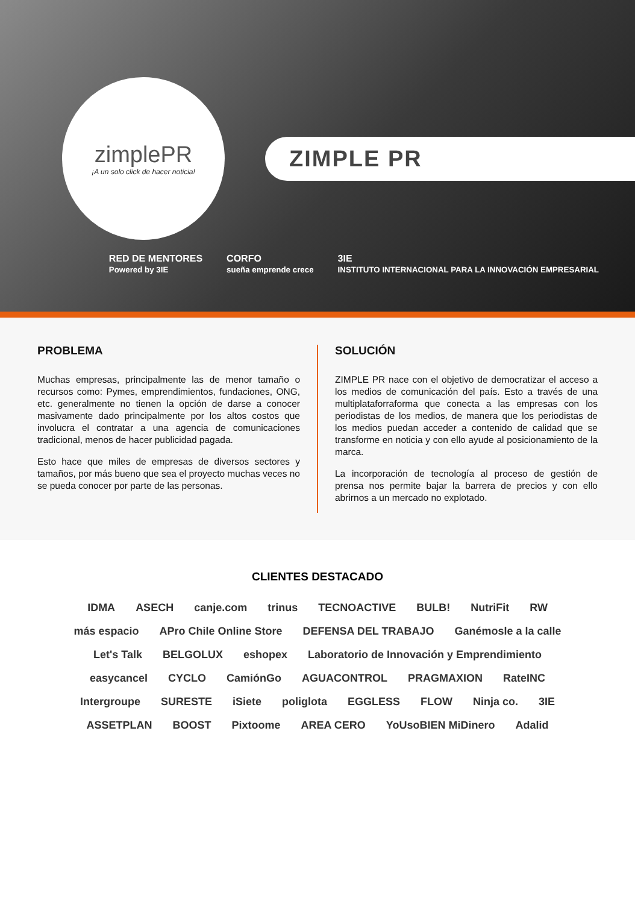zimplePR
¡A un solo click de hacer noticia!
ZIMPLE PR
RED DE MENTORES
Powered by 3IE CORFO
sueña emprende crece 3IE
INSTITUTO INTERNACIONAL PARA LA INNOVACIÓN EMPRESARIAL
PROBLEMA
Muchas empresas, principalmente las de menor tamaño o recursos como: Pymes, emprendimientos, fundaciones, ONG, etc. generalmente no tienen la opción de darse a conocer masivamente dado principalmente por los altos costos que involucra el contratar a una agencia de comunicaciones tradicional, menos de hacer publicidad pagada.
Esto hace que miles de empresas de diversos sectores y tamaños, por más bueno que sea el proyecto muchas veces no se pueda conocer por parte de las personas.
SOLUCIÓN
ZIMPLE PR nace con el objetivo de democratizar el acceso a los medios de comunicación del país. Esto a través de una multiplataforraforma que conecta a las empresas con los periodistas de los medios, de manera que los periodistas de los medios puedan acceder a contenido de calidad que se transforme en noticia y con ello ayude al posicionamiento de la marca.
La incorporación de tecnología al proceso de gestión de prensa nos permite bajar la barrera de precios y con ello abrirnos a un mercado no explotado.
CLIENTES DESTACADO
IDMA ASECH canje.com trinus TECNOACTIVE BULB! NutriFit RW más espacio APro Chile Online Store DEFENSA DEL TRABAJO Ganémosle a la calle Let's Talk BELGOLUX eshopex Laboratorio de Innovación y Emprendimiento easycancel CYCLO CamiónGo AGUACONTROL PRAGMAXION RateINC Intergroupe SURESTE iSiete poliglota EGGLESS FLOW Ninja co. 3IE ASSETPLAN BOOST Pixtoome AREA CERO YoUsoBIEN MiDinero Adalid